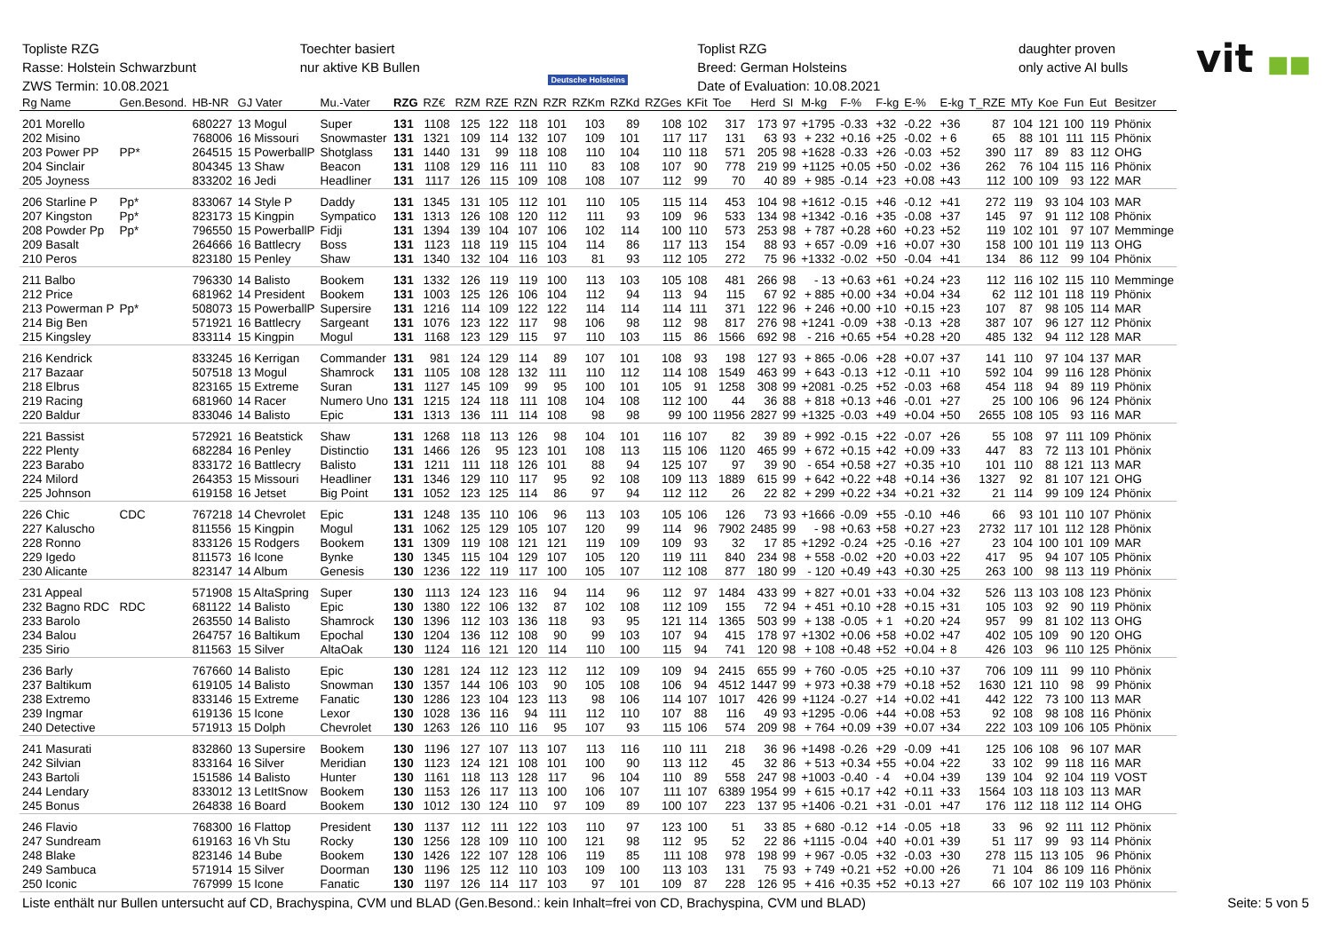Topliste RZG
Rasse: Holstein Schwarzbunt
ZWS Termin: 10.08.2021
Toechter basiert
nur aktive KB Bullen
Deutsche Holsteins
Toplist RZG
Breed: German Holsteins
Date of Evaluation: 10.08.2021
daughter proven
only active AI bulls
vit ■■
| Rg Name | Gen.Besond. | HB-NR | GJ Vater | Mu.-Vater | RZG | RZ€ | RZM | RZE | RZN | RZR | RZKm | RZKd | RZGes | KFit | Toe | Herd | SI | M-kg | F-% | F-kg | E-% | E-kg | T_RZE | MTy | Koe | Fun | Eut | Besitzer |
| --- | --- | --- | --- | --- | --- | --- | --- | --- | --- | --- | --- | --- | --- | --- | --- | --- | --- | --- | --- | --- | --- | --- | --- | --- | --- | --- | --- | --- |
| 201 Morello | | 680227 | 13 Mogul | Super | 131 | 1108 | 125 | 122 | 118 | 101 | 103 | 89 | 108 | 102 | 317 | 173 | 97 | +1795 | -0.33 | +32 | -0.22 | +36 | 87 | 104 | 121 | 100 | 119 | Phönix |
| 202 Misino | | 768006 | 16 Missouri | Snowmaster | 131 | 1321 | 109 | 114 | 132 | 107 | 109 | 101 | 117 | 117 | 131 | 63 | 93 | + 232 | +0.16 | +25 | -0.02 | + 6 | 65 | 88 | 101 | 111 | 115 | Phönix |
| 203 Power PP | PP* | 264515 | 15 PowerballP | Shotglass | 131 | 1440 | 131 | 99 | 118 | 108 | 110 | 104 | 110 | 118 | 571 | 205 | 98 | +1628 | -0.33 | +26 | -0.03 | +52 | 390 | 117 | 89 | 83 | 112 | OHG |
| 204 Sinclair | | 804345 | 13 Shaw | Beacon | 131 | 1108 | 129 | 116 | 111 | 110 | 83 | 108 | 107 | 90 | 778 | 219 | 99 | +1125 | +0.05 | +50 | -0.02 | +36 | 262 | 76 | 104 | 115 | 116 | Phönix |
| 205 Joyness | | 833202 | 16 Jedi | Headliner | 131 | 1117 | 126 | 115 | 109 | 108 | 108 | 107 | 112 | 99 | 70 | 40 | 89 | + 985 | -0.14 | +23 | +0.08 | +43 | 112 | 100 | 109 | 93 | 122 | MAR |
| 206 Starline P | Pp* | 833067 | 14 Style P | Daddy | 131 | 1345 | 131 | 105 | 112 | 101 | 110 | 105 | 115 | 114 | 453 | 104 | 98 | +1612 | -0.15 | +46 | -0.12 | +41 | 272 | 119 | 93 | 104 | 103 | MAR |
| 207 Kingston | Pp* | 823173 | 15 Kingpin | Sympatico | 131 | 1313 | 126 | 108 | 120 | 112 | 111 | 93 | 109 | 96 | 533 | 134 | 98 | +1342 | -0.16 | +35 | -0.08 | +37 | 145 | 97 | 91 | 112 | 108 | Phönix |
| 208 Powder Pp | Pp* | 796550 | 15 PowerballP | Fidji | 131 | 1394 | 139 | 104 | 107 | 106 | 102 | 114 | 100 | 110 | 573 | 253 | 98 | + 787 | +0.28 | +60 | +0.23 | +52 | 119 | 102 | 101 | 97 | 107 | Memminge |
| 209 Basalt | | 264666 | 16 Battlecry | Boss | 131 | 1123 | 118 | 119 | 115 | 104 | 114 | 86 | 117 | 113 | 154 | 88 | 93 | + 657 | -0.09 | +16 | +0.07 | +30 | 158 | 100 | 101 | 119 | 113 | OHG |
| 210 Peros | | 823180 | 15 Penley | Shaw | 131 | 1340 | 132 | 104 | 116 | 103 | 81 | 93 | 112 | 105 | 272 | 75 | 96 | +1332 | -0.02 | +50 | -0.04 | +41 | 134 | 86 | 112 | 99 | 104 | Phönix |
| 211 Balbo | | 796330 | 14 Balisto | Bookem | 131 | 1332 | 126 | 119 | 119 | 100 | 113 | 103 | 105 | 108 | 481 | 266 | 98 | - 13 | +0.63 | +61 | +0.24 | +23 | 112 | 116 | 102 | 115 | 110 | Memminge |
| 212 Price | | 681962 | 14 President | Bookem | 131 | 1003 | 125 | 126 | 106 | 104 | 112 | 94 | 113 | 94 | 115 | 67 | 92 | + 885 | +0.00 | +34 | +0.04 | +34 | 62 | 112 | 101 | 118 | 119 | Phönix |
| 213 Powerman P | Pp* | 508073 | 15 PowerballP | Supersire | 131 | 1216 | 114 | 109 | 122 | 122 | 114 | 114 | 114 | 111 | 371 | 122 | 96 | + 246 | +0.00 | +10 | +0.15 | +23 | 107 | 87 | 98 | 105 | 114 | MAR |
| 214 Big Ben | | 571921 | 16 Battlecry | Sargeant | 131 | 1076 | 123 | 122 | 117 | 98 | 106 | 98 | 112 | 98 | 817 | 276 | 98 | +1241 | -0.09 | +38 | -0.13 | +28 | 387 | 107 | 96 | 127 | 112 | Phönix |
| 215 Kingsley | | 833114 | 15 Kingpin | Mogul | 131 | 1168 | 123 | 129 | 115 | 97 | 110 | 103 | 115 | 86 | 1566 | 692 | 98 | - 216 | +0.65 | +54 | +0.28 | +20 | 485 | 132 | 94 | 112 | 128 | MAR |
| 216 Kendrick | | 833245 | 16 Kerrigan | Commander | 131 | 981 | 124 | 129 | 114 | 89 | 107 | 101 | 108 | 93 | 198 | 127 | 93 | + 865 | -0.06 | +28 | +0.07 | +37 | 141 | 110 | 97 | 104 | 137 | MAR |
| 217 Bazaar | | 507518 | 13 Mogul | Shamrock | 131 | 1105 | 108 | 128 | 132 | 111 | 110 | 112 | 114 | 108 | 1549 | 463 | 99 | + 643 | -0.13 | +12 | -0.11 | +10 | 592 | 104 | 99 | 116 | 128 | Phönix |
| 218 Elbrus | | 823165 | 15 Extreme | Suran | 131 | 1127 | 145 | 109 | 99 | 95 | 100 | 101 | 105 | 91 | 1258 | 308 | 99 | +2081 | -0.25 | +52 | -0.03 | +68 | 454 | 118 | 94 | 89 | 119 | Phönix |
| 219 Racing | | 681960 | 14 Racer | Numero Uno | 131 | 1215 | 124 | 118 | 111 | 108 | 104 | 108 | 112 | 100 | 44 | 36 | 88 | + 818 | +0.13 | +46 | -0.01 | +27 | 25 | 100 | 106 | 96 | 124 | Phönix |
| 220 Baldur | | 833046 | 14 Balisto | Epic | 131 | 1313 | 136 | 111 | 114 | 108 | 98 | 98 | 99 | 100 | 11956 | 2827 | 99 | +1325 | -0.03 | +49 | +0.04 | +50 | 2655 | 108 | 105 | 93 | 116 | MAR |
| 221 Bassist | | 572921 | 16 Beatstick | Shaw | 131 | 1268 | 118 | 113 | 126 | 98 | 104 | 101 | 116 | 107 | 82 | 39 | 89 | + 992 | -0.15 | +22 | -0.07 | +26 | 55 | 108 | 97 | 111 | 109 | Phönix |
| 222 Plenty | | 682284 | 16 Penley | Distinctio | 131 | 1466 | 126 | 95 | 123 | 101 | 108 | 113 | 115 | 106 | 1120 | 465 | 99 | + 672 | +0.15 | +42 | +0.09 | +33 | 447 | 83 | 72 | 113 | 101 | Phönix |
| 223 Barabo | | 833172 | 16 Battlecry | Balisto | 131 | 1211 | 111 | 118 | 126 | 101 | 88 | 94 | 125 | 107 | 97 | 39 | 90 | - 654 | +0.58 | +27 | +0.35 | +10 | 101 | 110 | 88 | 121 | 113 | MAR |
| 224 Milord | | 264353 | 15 Missouri | Headliner | 131 | 1346 | 129 | 110 | 117 | 95 | 92 | 108 | 109 | 113 | 1889 | 615 | 99 | + 642 | +0.22 | +48 | +0.14 | +36 | 1327 | 92 | 81 | 107 | 121 | OHG |
| 225 Johnson | | 619158 | 16 Jetset | Big Point | 131 | 1052 | 123 | 125 | 114 | 86 | 97 | 94 | 112 | 112 | 26 | 22 | 82 | + 299 | +0.22 | +34 | +0.21 | +32 | 21 | 114 | 99 | 109 | 124 | Phönix |
| 226 Chic | CDC | 767218 | 14 Chevrolet | Epic | 131 | 1248 | 135 | 110 | 106 | 96 | 113 | 103 | 105 | 106 | 126 | 73 | 93 | +1666 | -0.09 | +55 | -0.10 | +46 | 66 | 93 | 101 | 110 | 107 | Phönix |
| 227 Kaluscho | | 811556 | 15 Kingpin | Mogul | 131 | 1062 | 125 | 129 | 105 | 107 | 120 | 99 | 114 | 96 | 7902 | 2485 | 99 | - 98 | +0.63 | +58 | +0.27 | +23 | 2732 | 117 | 101 | 112 | 128 | Phönix |
| 228 Ronno | | 833126 | 15 Rodgers | Bookem | 131 | 1309 | 119 | 108 | 121 | 121 | 119 | 109 | 109 | 93 | 32 | 17 | 85 | +1292 | -0.24 | +25 | -0.16 | +27 | 23 | 104 | 100 | 101 | 109 | MAR |
| 229 Igedo | | 811573 | 16 Icone | Bynke | 130 | 1345 | 115 | 104 | 129 | 107 | 105 | 120 | 119 | 111 | 840 | 234 | 98 | + 558 | -0.02 | +20 | +0.03 | +22 | 417 | 95 | 94 | 107 | 105 | Phönix |
| 230 Alicante | | 823147 | 14 Album | Genesis | 130 | 1236 | 122 | 119 | 117 | 100 | 105 | 107 | 112 | 108 | 877 | 180 | 99 | - 120 | +0.49 | +43 | +0.30 | +25 | 263 | 100 | 98 | 113 | 119 | Phönix |
| 231 Appeal | | 571908 | 15 AltaSpring | Super | 130 | 1113 | 124 | 123 | 116 | 94 | 114 | 96 | 112 | 97 | 1484 | 433 | 99 | + 827 | +0.01 | +33 | +0.04 | +32 | 526 | 113 | 103 | 108 | 123 | Phönix |
| 232 Bagno RDC | RDC | 681122 | 14 Balisto | Epic | 130 | 1380 | 122 | 106 | 132 | 87 | 102 | 108 | 112 | 109 | 155 | 72 | 94 | + 451 | +0.10 | +28 | +0.15 | +31 | 105 | 103 | 92 | 90 | 119 | Phönix |
| 233 Barolo | | 263550 | 14 Balisto | Shamrock | 130 | 1396 | 112 | 103 | 136 | 118 | 93 | 95 | 121 | 114 | 1365 | 503 | 99 | + 138 | -0.05 | + 1 | +0.20 | +24 | 957 | 99 | 81 | 102 | 113 | OHG |
| 234 Balou | | 264757 | 16 Baltikum | Epochal | 130 | 1204 | 136 | 112 | 108 | 90 | 99 | 103 | 107 | 94 | 415 | 178 | 97 | +1302 | +0.06 | +58 | +0.02 | +47 | 402 | 105 | 109 | 90 | 120 | OHG |
| 235 Sirio | | 811563 | 15 Silver | AltaOak | 130 | 1124 | 116 | 121 | 120 | 114 | 110 | 100 | 115 | 94 | 741 | 120 | 98 | + 108 | +0.48 | +52 | +0.04 | + 8 | 426 | 103 | 96 | 110 | 125 | Phönix |
| 236 Barly | | 767660 | 14 Balisto | Epic | 130 | 1281 | 124 | 112 | 123 | 112 | 112 | 109 | 109 | 94 | 2415 | 655 | 99 | + 760 | -0.05 | +25 | +0.10 | +37 | 706 | 109 | 111 | 99 | 110 | Phönix |
| 237 Baltikum | | 619105 | 14 Balisto | Snowman | 130 | 1357 | 144 | 106 | 103 | 90 | 105 | 108 | 106 | 94 | 4512 | 1447 | 99 | + 973 | +0.38 | +79 | +0.18 | +52 | 1630 | 121 | 110 | 98 | 99 | Phönix |
| 238 Extremo | | 833146 | 15 Extreme | Fanatic | 130 | 1286 | 123 | 104 | 123 | 113 | 98 | 106 | 114 | 107 | 1017 | 426 | 99 | +1124 | -0.27 | +14 | +0.02 | +41 | 442 | 122 | 73 | 100 | 113 | MAR |
| 239 Ingmar | | 619136 | 15 Icone | Lexor | 130 | 1028 | 136 | 116 | 94 | 111 | 112 | 110 | 107 | 88 | 116 | 49 | 93 | +1295 | -0.06 | +44 | +0.08 | +53 | 92 | 108 | 98 | 108 | 116 | Phönix |
| 240 Detective | | 571913 | 15 Dolph | Chevrolet | 130 | 1263 | 126 | 110 | 116 | 95 | 107 | 93 | 115 | 106 | 574 | 209 | 98 | + 764 | +0.09 | +39 | +0.07 | +34 | 222 | 103 | 109 | 106 | 105 | Phönix |
| 241 Masurati | | 832860 | 13 Supersire | Bookem | 130 | 1196 | 127 | 107 | 113 | 107 | 113 | 116 | 110 | 111 | 218 | 36 | 96 | +1498 | -0.26 | +29 | -0.09 | +41 | 125 | 106 | 108 | 96 | 107 | MAR |
| 242 Silvian | | 833164 | 16 Silver | Meridian | 130 | 1123 | 124 | 121 | 108 | 101 | 100 | 90 | 113 | 112 | 45 | 32 | 86 | + 513 | +0.34 | +55 | +0.04 | +22 | 33 | 102 | 99 | 118 | 116 | MAR |
| 243 Bartoli | | 151586 | 14 Balisto | Hunter | 130 | 1161 | 118 | 113 | 128 | 117 | 96 | 104 | 110 | 89 | 558 | 247 | 98 | +1003 | -0.40 | - 4 | +0.04 | +39 | 139 | 104 | 92 | 104 | 119 | VOST |
| 244 Lendary | | 833012 | 13 LetItSnow | Bookem | 130 | 1153 | 126 | 117 | 113 | 100 | 106 | 107 | 111 | 107 | 6389 | 1954 | 99 | + 615 | +0.17 | +42 | +0.11 | +33 | 1564 | 103 | 118 | 103 | 113 | MAR |
| 245 Bonus | | 264838 | 16 Board | Bookem | 130 | 1012 | 130 | 124 | 110 | 97 | 109 | 89 | 100 | 107 | 223 | 137 | 95 | +1406 | -0.21 | +31 | -0.01 | +47 | 176 | 112 | 118 | 112 | 114 | OHG |
| 246 Flavio | | 768300 | 16 Flattop | President | 130 | 1137 | 112 | 111 | 122 | 103 | 110 | 97 | 123 | 100 | 51 | 33 | 85 | + 680 | -0.12 | +14 | -0.05 | +18 | 33 | 96 | 92 | 111 | 112 | Phönix |
| 247 Sundream | | 619163 | 16 Vh Stu | Rocky | 130 | 1256 | 128 | 109 | 110 | 100 | 121 | 98 | 112 | 95 | 52 | 22 | 86 | +1115 | -0.04 | +40 | +0.01 | +39 | 51 | 117 | 99 | 93 | 114 | Phönix |
| 248 Blake | | 823146 | 14 Bube | Bookem | 130 | 1426 | 122 | 107 | 128 | 106 | 119 | 85 | 111 | 108 | 978 | 198 | 99 | + 967 | -0.05 | +32 | -0.03 | +30 | 278 | 115 | 113 | 105 | 96 | Phönix |
| 249 Sambuca | | 571914 | 15 Silver | Doorman | 130 | 1196 | 125 | 112 | 110 | 103 | 109 | 100 | 113 | 103 | 131 | 75 | 93 | + 749 | +0.21 | +52 | +0.00 | +26 | 71 | 104 | 86 | 109 | 116 | Phönix |
| 250 Iconic | | 767999 | 15 Icone | Fanatic | 130 | 1197 | 126 | 114 | 117 | 103 | 97 | 101 | 109 | 87 | 228 | 126 | 95 | + 416 | +0.35 | +52 | +0.13 | +27 | 66 | 107 | 102 | 119 | 103 | Phönix |
Liste enthält nur Bullen untersucht auf CD, Brachyspina, CVM und BLAD (Gen.Besond.: kein Inhalt=frei von CD, Brachyspina, CVM und BLAD)
Seite: 5 von 5